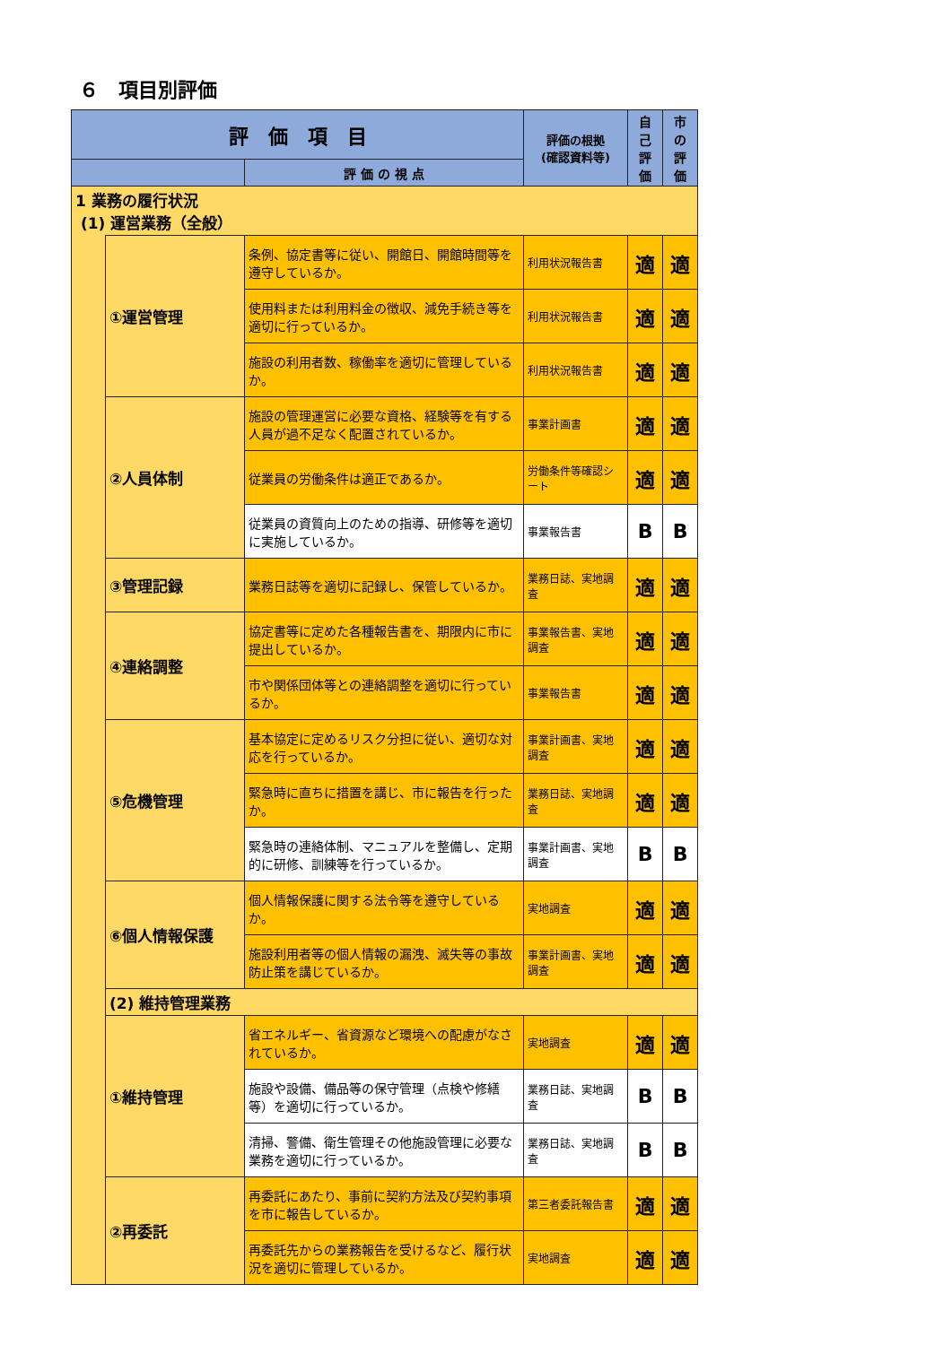６　項目別評価
| 評 価 項 目 | | | 評価の根拠 (確認資料等) | 自 己 評 価 | 市 の 評 価 |
| --- | --- | --- | --- | --- | --- |
| | | 評 価 の 視 点 | | | |
| 1 業務の履行状況 (1) 運営業務（全般） | | | | | |
| | ①運営管理 | 条例、協定書等に従い、開館日、開館時間等を遵守しているか。 | 利用状況報告書 | 適 | 適 |
| | | 使用料または利用料金の徴収、減免手続き等を適切に行っているか。 | 利用状況報告書 | 適 | 適 |
| | | 施設の利用者数、稼働率を適切に管理しているか。 | 利用状況報告書 | 適 | 適 |
| | ②人員体制 | 施設の管理運営に必要な資格、経験等を有する人員が過不足なく配置されているか。 | 事業計画書 | 適 | 適 |
| | | 従業員の労働条件は適正であるか。 | 労働条件等確認シート | 適 | 適 |
| | | 従業員の資質向上のための指導、研修等を適切に実施しているか。 | 事業報告書 | B | B |
| | ③管理記録 | 業務日誌等を適切に記録し、保管しているか。 | 業務日誌、実地調査 | 適 | 適 |
| | ④連絡調整 | 協定書等に定めた各種報告書を、期限内に市に提出しているか。 | 事業報告書、実地調査 | 適 | 適 |
| | | 市や関係団体等との連絡調整を適切に行っているか。 | 事業報告書 | 適 | 適 |
| | ⑤危機管理 | 基本協定に定めるリスク分担に従い、適切な対応を行っているか。 | 事業計画書、実地調査 | 適 | 適 |
| | | 緊急時に直ちに措置を講じ、市に報告を行ったか。 | 業務日誌、実地調査 | 適 | 適 |
| | | 緊急時の連絡体制、マニュアルを整備し、定期的に研修、訓練等を行っているか。 | 事業計画書、実地調査 | B | B |
| | ⑥個人情報保護 | 個人情報保護に関する法令等を遵守しているか。 | 実地調査 | 適 | 適 |
| | | 施設利用者等の個人情報の漏洩、滅失等の事故防止策を講じているか。 | 事業計画書、実地調査 | 適 | 適 |
| | (2) 維持管理業務 | | | | |
| | ①維持管理 | 省エネルギー、省資源など環境への配慮がなされているか。 | 実地調査 | 適 | 適 |
| | | 施設や設備、備品等の保守管理（点検や修繕等）を適切に行っているか。 | 業務日誌、実地調査 | B | B |
| | | 清掃、警備、衛生管理その他施設管理に必要な業務を適切に行っているか。 | 業務日誌、実地調査 | B | B |
| | ②再委託 | 再委託にあたり、事前に契約方法及び契約事項を市に報告しているか。 | 第三者委託報告書 | 適 | 適 |
| | | 再委託先からの業務報告を受けるなど、履行状況を適切に管理しているか。 | 実地調査 | 適 | 適 |